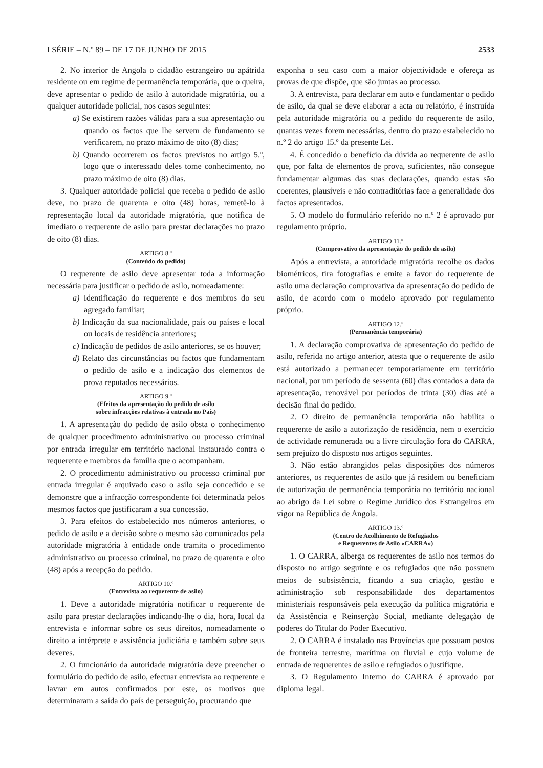I SÉRIE – N.º 89 – DE 17 DE JUNHO DE 2015 2533
2. No interior de Angola o cidadão estrangeiro ou apátrida residente ou em regime de permanência temporária, que o queira, deve apresentar o pedido de asilo à autoridade migratória, ou a qualquer autoridade policial, nos casos seguintes:
a) Se existirem razões válidas para a sua apresentação ou quando os factos que lhe servem de fundamento se verificarem, no prazo máximo de oito (8) dias;
b) Quando ocorrerem os factos previstos no artigo 5.º, logo que o interessado deles tome conhecimento, no prazo máximo de oito (8) dias.
3. Qualquer autoridade policial que receba o pedido de asilo deve, no prazo de quarenta e oito (48) horas, remetê-lo à representação local da autoridade migratória, que notifica de imediato o requerente de asilo para prestar declarações no prazo de oito (8) dias.
ARTIGO 8.º
(Conteúdo do pedido)
O requerente de asilo deve apresentar toda a informação necessária para justificar o pedido de asilo, nomeadamente:
a) Identificação do requerente e dos membros do seu agregado familiar;
b) Indicação da sua nacionalidade, país ou países e local ou locais de residência anteriores;
c) Indicação de pedidos de asilo anteriores, se os houver;
d) Relato das circunstâncias ou factos que fundamentam o pedido de asilo e a indicação dos elementos de prova reputados necessários.
ARTIGO 9.º
(Efeitos da apresentação do pedido de asilo
sobre infracções relativas à entrada no País)
1. A apresentação do pedido de asilo obsta o conhecimento de qualquer procedimento administrativo ou processo criminal por entrada irregular em território nacional instaurado contra o requerente e membros da família que o acompanham.
2. O procedimento administrativo ou processo criminal por entrada irregular é arquivado caso o asilo seja concedido e se demonstre que a infracção correspondente foi determinada pelos mesmos factos que justificaram a sua concessão.
3. Para efeitos do estabelecido nos números anteriores, o pedido de asilo e a decisão sobre o mesmo são comunicados pela autoridade migratória à entidade onde tramita o procedimento administrativo ou processo criminal, no prazo de quarenta e oito (48) após a recepção do pedido.
ARTIGO 10.º
(Entrevista ao requerente de asilo)
1. Deve a autoridade migratória notificar o requerente de asilo para prestar declarações indicando-lhe o dia, hora, local da entrevista e informar sobre os seus direitos, nomeadamente o direito a intérprete e assistência judiciária e também sobre seus deveres.
2. O funcionário da autoridade migratória deve preencher o formulário do pedido de asilo, efectuar entrevista ao requerente e lavrar em autos confirmados por este, os motivos que determinaram a saída do país de perseguição, procurando que
exponha o seu caso com a maior objectividade e ofereça as provas de que dispõe, que são juntas ao processo.
3. A entrevista, para declarar em auto e fundamentar o pedido de asilo, da qual se deve elaborar a acta ou relatório, é instruída pela autoridade migratória ou a pedido do requerente de asilo, quantas vezes forem necessárias, dentro do prazo estabelecido no n.º 2 do artigo 15.º da presente Lei.
4. É concedido o benefício da dúvida ao requerente de asilo que, por falta de elementos de prova, suficientes, não consegue fundamentar algumas das suas declarações, quando estas são coerentes, plausíveis e não contraditórias face a generalidade dos factos apresentados.
5. O modelo do formulário referido no n.º 2 é aprovado por regulamento próprio.
ARTIGO 11.º
(Comprovativo da apresentação do pedido de asilo)
Após a entrevista, a autoridade migratória recolhe os dados biométricos, tira fotografias e emite a favor do requerente de asilo uma declaração comprovativa da apresentação do pedido de asilo, de acordo com o modelo aprovado por regulamento próprio.
ARTIGO 12.º
(Permanência temporária)
1. A declaração comprovativa de apresentação do pedido de asilo, referida no artigo anterior, atesta que o requerente de asilo está autorizado a permanecer temporariamente em território nacional, por um período de sessenta (60) dias contados a data da apresentação, renovável por períodos de trinta (30) dias até a decisão final do pedido.
2. O direito de permanência temporária não habilita o requerente de asilo a autorização de residência, nem o exercício de actividade remunerada ou a livre circulação fora do CARRA, sem prejuízo do disposto nos artigos seguintes.
3. Não estão abrangidos pelas disposições dos números anteriores, os requerentes de asilo que já residem ou beneficiam de autorização de permanência temporária no território nacional ao abrigo da Lei sobre o Regime Jurídico dos Estrangeiros em vigor na República de Angola.
ARTIGO 13.º
(Centro de Acolhimento de Refugiados
e Requerentes de Asilo «CARRA»)
1. O CARRA, alberga os requerentes de asilo nos termos do disposto no artigo seguinte e os refugiados que não possuem meios de subsistência, ficando a sua criação, gestão e administração sob responsabilidade dos departamentos ministeriais responsáveis pela execução da política migratória e da Assistência e Reinserção Social, mediante delegação de poderes do Titular do Poder Executivo.
2. O CARRA é instalado nas Províncias que possuam postos de fronteira terrestre, marítima ou fluvial e cujo volume de entrada de requerentes de asilo e refugiados o justifique.
3. O Regulamento Interno do CARRA é aprovado por diploma legal.